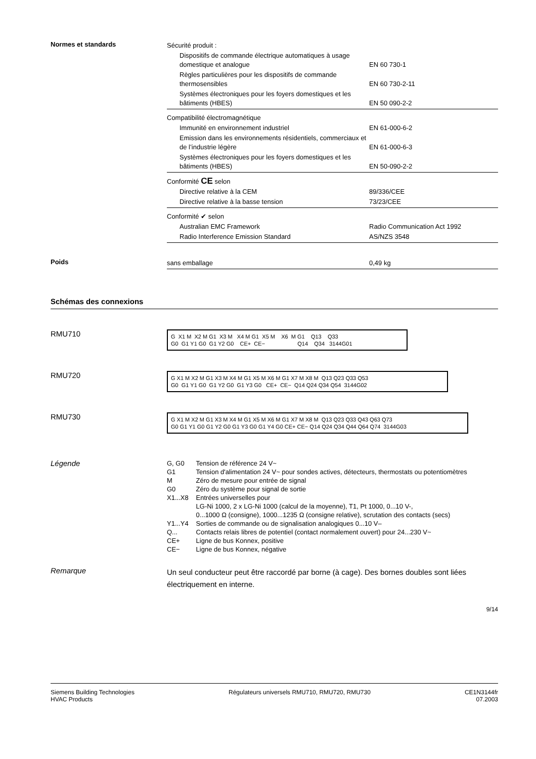Normes et standards
| Sécurité produit : | |
| Dispositifs de commande électrique automatiques à usage domestique et analogue | EN 60 730-1 |
| Règles particulières pour les dispositifs de commande thermosensibles | EN 60 730-2-11 |
| Systèmes électroniques pour les foyers domestiques et les bâtiments (HBES) | EN 50 090-2-2 |
| Compatibilité électromagnétique | |
| Immunité en environnement industriel | EN 61-000-6-2 |
| Emission dans les environnements résidentiels, commerciaux et de l’industrie légère | EN 61-000-6-3 |
| Systèmes électroniques pour les foyers domestiques et les bâtiments (HBES) | EN 50-090-2-2 |
| Conformité CE selon | |
| Directive relative à la CEM | 89/336/CEE |
| Directive relative à la basse tension | 73/23/CEE |
| Conformité ✔ selon | |
| Australian EMC Framework | Radio Communication Act 1992 |
| Radio Interference Emission Standard | AS/NZS 3548 |
Poids
| sans emballage | 0,49 kg |
Schémas des connexions
RMU710
G X1 M X2 M G1 X3 M X4 M G1 X5 M X6 M G1 Q13 Q33
G0 G1 Y1 G0 G1 Y2 G0 CE+ CE− Q14 Q34 3144G01
RMU720
G X1 M X2 M G1 X3 M X4 M G1 X5 M X6 M G1 X7 M X8 M Q13 Q23 Q33 Q53
G0 G1 Y1 G0 G1 Y2 G0 G1 Y3 G0 CE+ CE− Q14 Q24 Q34 Q54 3144G02
RMU730
G X1 M X2 M G1 X3 M X4 M G1 X5 M X6 M G1 X7 M X8 M Q13 Q23 Q33 Q43 Q63 Q73
G0 G1 Y1 G0 G1 Y2 G0 G1 Y3 G0 G1 Y4 G0 CE+ CE− Q14 Q24 Q34 Q44 Q64 Q74 3144G03
Légende
| G, G0 | Tension de référence 24 V~ |
| G1 | Tension d'alimentation 24 V~ pour sondes actives, détecteurs, thermostats ou potentiomètres |
| M | Zéro de mesure pour entrée de signal |
| G0 | Zéro du système pour signal de sortie |
| X1...X8 | Entrées universelles pour LG-Ni 1000, 2 x LG-Ni 1000 (calcul de la moyenne), T1, Pt 1000, 0...10 V-, 0...1000 Ω (consigne), 1000...1235 Ω (consigne relative), scrutation des contacts (secs) |
| Y1...Y4 | Sorties de commande ou de signalisation analogiques 0...10 V– |
| Q... | Contacts relais libres de potentiel (contact n ormalement o uvert) pour 24...230 V~ |
| CE+ | Ligne de bus Konnex, positive |
| CE− | Ligne de bus Konnex, négative |
Remarque
Un seul conducteur peut être raccordé par borne (à cage). Des bornes doubles sont liées électriquement en interne.
9/14
Siemens Building Technologies
HVAC Products
Régulateurs universels RMU710, RMU720, RMU730
CE1N3144fr
07.2003